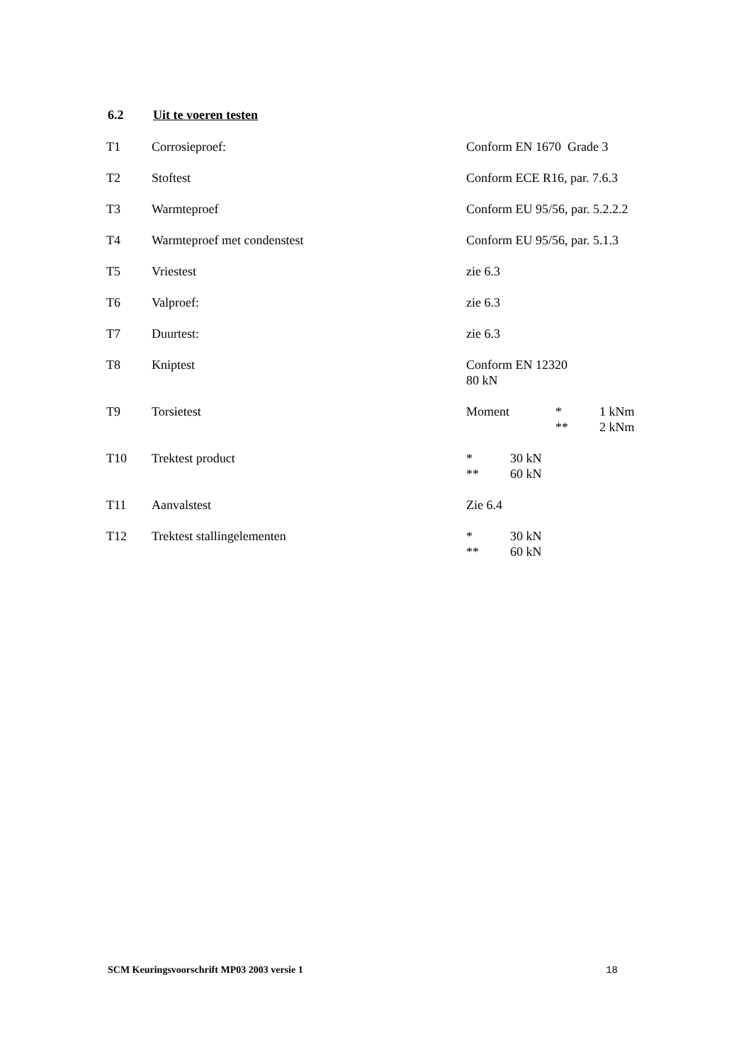6.2 Uit te voeren testen
| T1 | Corrosieproef: | Conform EN 1670 Grade 3 |
| T2 | Stoftest | Conform ECE R16, par. 7.6.3 |
| T3 | Warmteproef | Conform EU 95/56, par. 5.2.2.2 |
| T4 | Warmteproef met condenstest | Conform EU 95/56, par. 5.1.3 |
| T5 | Vriestest | zie 6.3 |
| T6 | Valproef: | zie 6.3 |
| T7 | Duurtest: | zie 6.3 |
| T8 | Kniptest | Conform EN 12320 80 kN |
| T9 | Torsietest | Moment * 1 kNm ** 2 kNm |
| T10 | Trektest product | * 30 kN ** 60 kN |
| T11 | Aanvalstest | Zie 6.4 |
| T12 | Trektest stallingelementen | * 30 kN ** 60 kN |
SCM Keuringsvoorschrift MP03 2003 versie 1 18